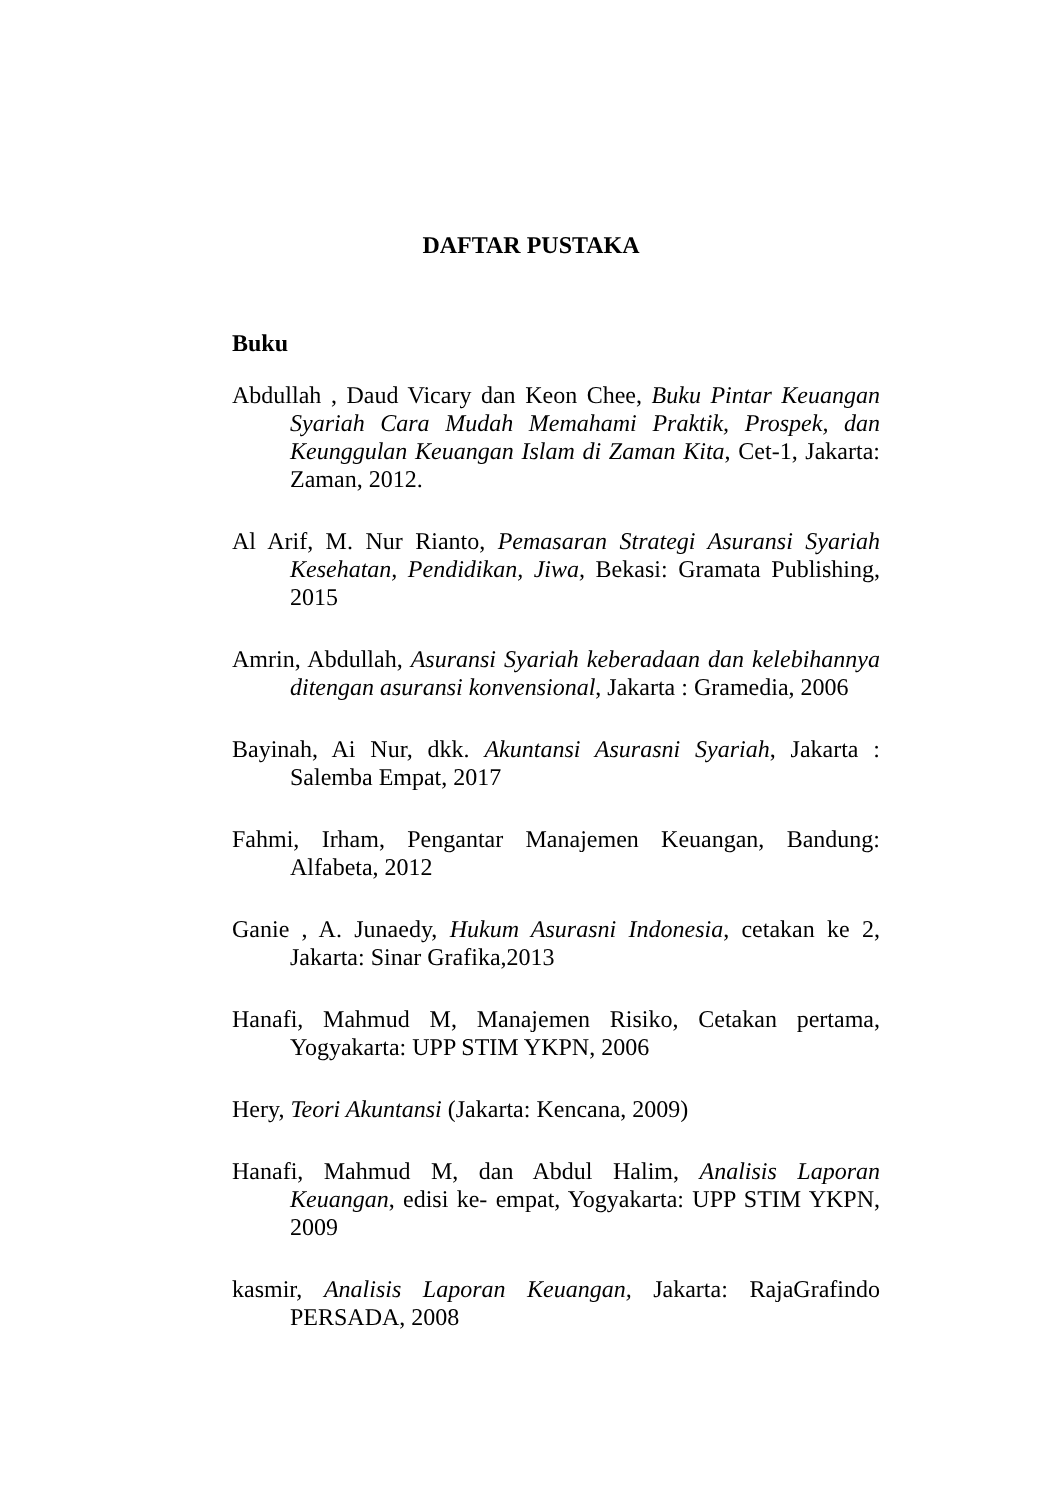DAFTAR PUSTAKA
Buku
Abdullah , Daud Vicary dan Keon Chee, Buku Pintar Keuangan Syariah Cara Mudah Memahami Praktik, Prospek, dan Keunggulan Keuangan Islam di Zaman Kita, Cet-1, Jakarta: Zaman, 2012.
Al Arif, M. Nur Rianto, Pemasaran Strategi Asuransi Syariah Kesehatan, Pendidikan, Jiwa, Bekasi: Gramata Publishing, 2015
Amrin, Abdullah, Asuransi Syariah keberadaan dan kelebihannya ditengan asuransi konvensional, Jakarta : Gramedia, 2006
Bayinah, Ai Nur, dkk. Akuntansi Asurasni Syariah, Jakarta : Salemba Empat, 2017
Fahmi, Irham, Pengantar Manajemen Keuangan, Bandung: Alfabeta, 2012
Ganie , A. Junaedy, Hukum Asurasni Indonesia, cetakan ke 2, Jakarta: Sinar Grafika,2013
Hanafi, Mahmud M, Manajemen Risiko, Cetakan pertama, Yogyakarta: UPP STIM YKPN, 2006
Hery, Teori Akuntansi (Jakarta: Kencana, 2009)
Hanafi, Mahmud M, dan Abdul Halim, Analisis Laporan Keuangan, edisi ke- empat, Yogyakarta: UPP STIM YKPN, 2009
kasmir, Analisis Laporan Keuangan, Jakarta: RajaGrafindo PERSADA, 2008